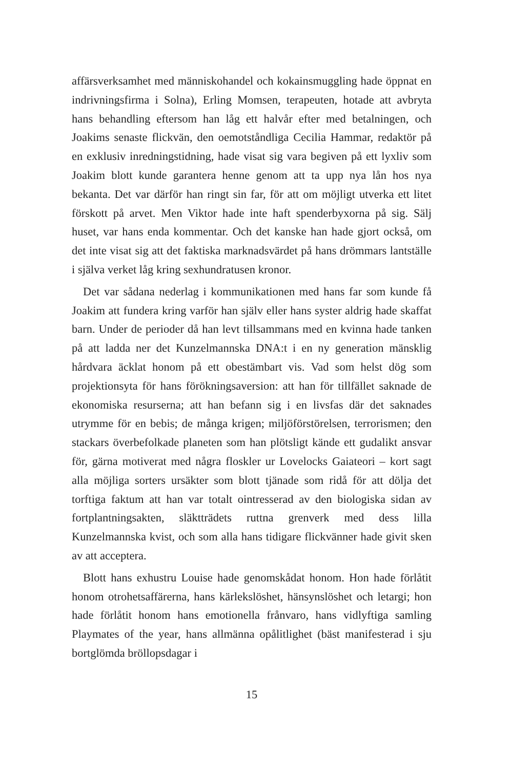affärsverksamhet med människohandel och kokainsmuggling hade öppnat en indrivningsfirma i Solna), Erling Momsen, terapeuten, hotade att avbryta hans behandling eftersom han låg ett halvår efter med betalningen, och Joakims senaste flickvän, den oemotståndliga Cecilia Hammar, redaktör på en exklusiv inredningstidning, hade visat sig vara begiven på ett lyxliv som Joakim blott kunde garantera henne genom att ta upp nya lån hos nya bekanta. Det var därför han ringt sin far, för att om möjligt utverka ett litet förskott på arvet. Men Viktor hade inte haft spenderbyxorna på sig. Sälj huset, var hans enda kommentar. Och det kanske han hade gjort också, om det inte visat sig att det faktiska marknadsvärdet på hans drömmars lantställe i själva verket låg kring sexhundratusen kronor.
Det var sådana nederlag i kommunikationen med hans far som kunde få Joakim att fundera kring varför han själv eller hans syster aldrig hade skaffat barn. Under de perioder då han levt tillsammans med en kvinna hade tanken på att ladda ner det Kunzelmannska DNA:t i en ny generation mänsklig hårdvara äcklat honom på ett obestämbart vis. Vad som helst dög som projektionsyta för hans förökningsaversion: att han för tillfället saknade de ekonomiska resurserna; att han befann sig i en livsfas där det saknades utrymme för en bebis; de många krigen; miljöförstörelsen, terrorismen; den stackars överbefolkade planeten som han plötsligt kände ett gudalikt ansvar för, gärna motiverat med några floskler ur Lovelocks Gaiateori – kort sagt alla möjliga sorters ursäkter som blott tjänade som ridå för att dölja det torftiga faktum att han var totalt ointresserad av den biologiska sidan av fortplantningsakten, släktträdets ruttna grenverk med dess lilla Kunzelmannska kvist, och som alla hans tidigare flickvänner hade givit sken av att acceptera.
Blott hans exhustru Louise hade genomskådat honom. Hon hade förlåtit honom otrohetsaffärerna, hans kärlekslöshet, hänsynslöshet och letargi; hon hade förlåtit honom hans emotionella frånvaro, hans vidlyftiga samling Playmates of the year, hans allmänna opålitlighet (bäst manifesterad i sju bortglömda bröllopsdagar i
15